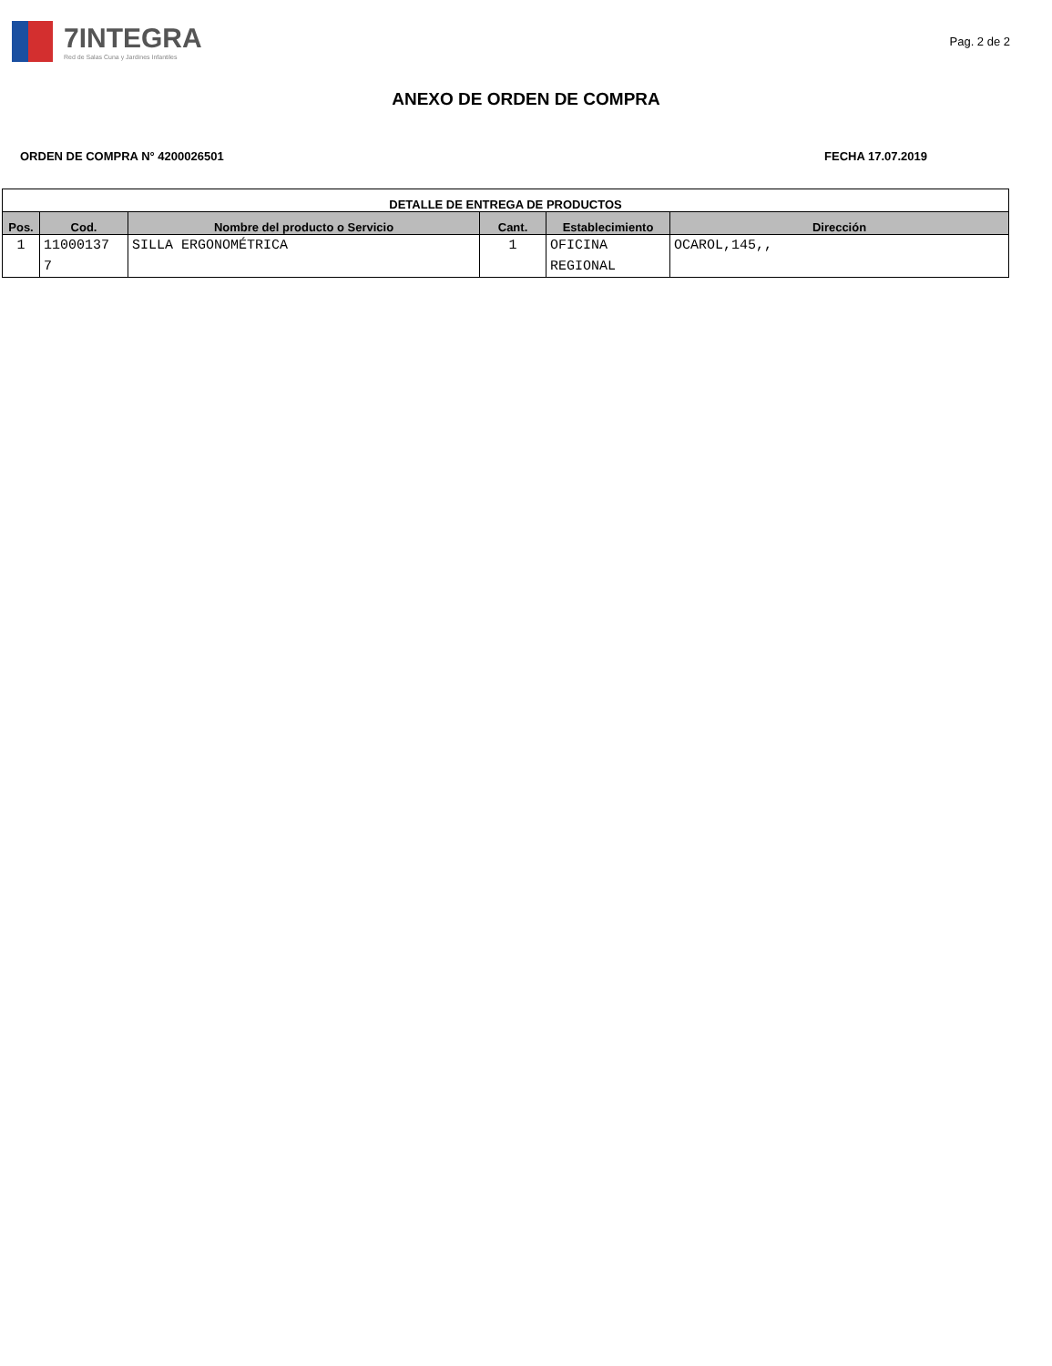7INTEGRA
Red de Salas Cuna y Jardines Infantiles
Pag. 2 de 2
ANEXO DE ORDEN DE COMPRA
ORDEN DE COMPRA N° 4200026501 FECHA 17.07.2019
| DETALLE DE ENTREGA DE PRODUCTOS | | | | | |
| --- | --- | --- | --- | --- | --- |
| Pos. | Cod. | Nombre del producto o Servicio | Cant. | Establecimiento | Dirección |
| 1 | 11000137 7 | SILLA ERGONOMÉTRICA | 1 | OFICINA REGIONAL | OCAROL,145,, |